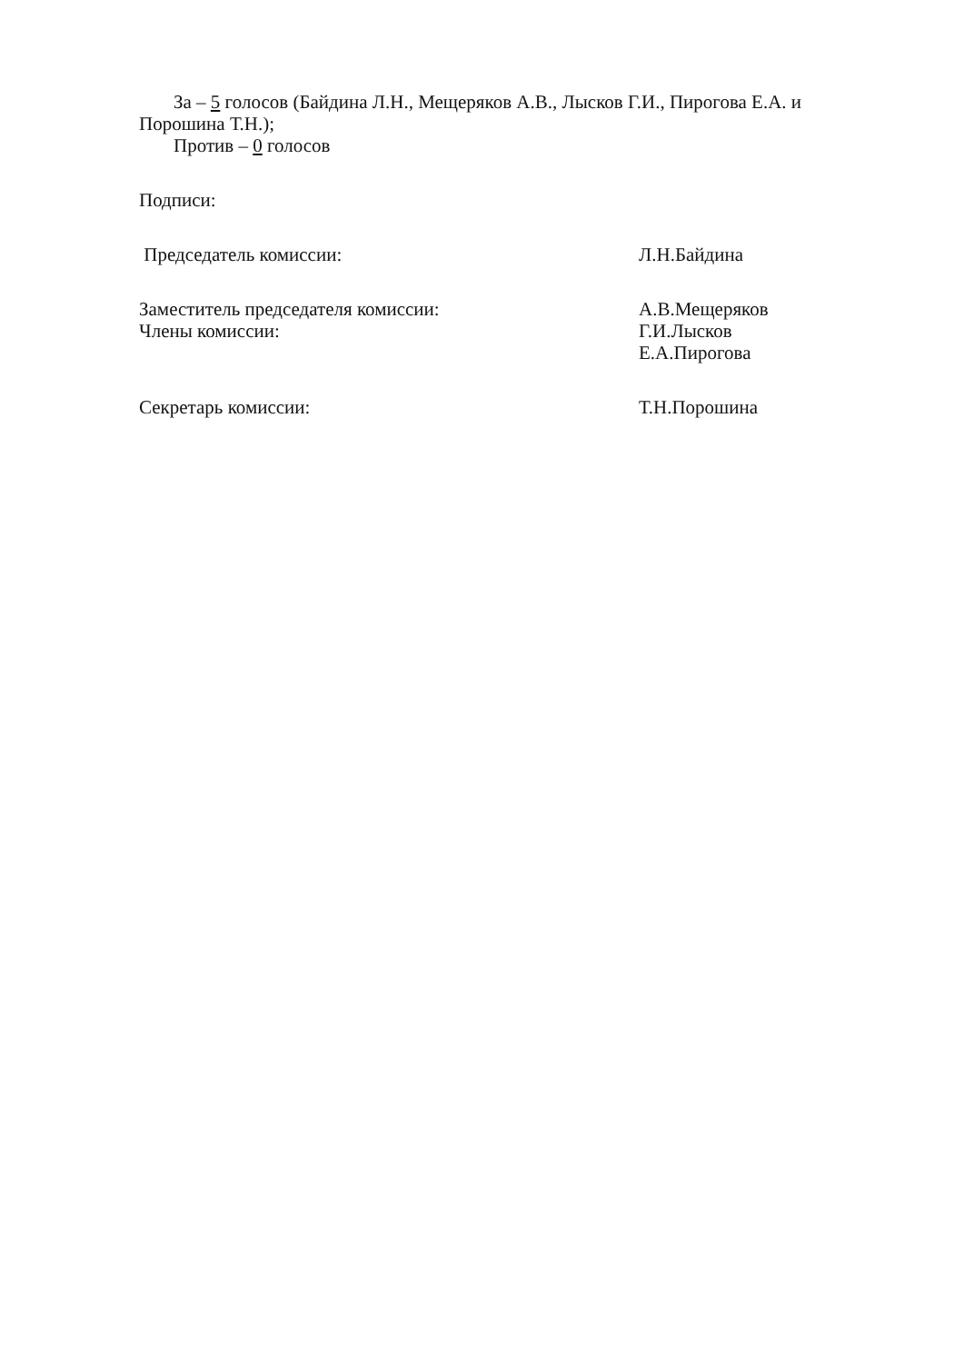За – 5 голосов (Байдина Л.Н., Мещеряков А.В., Лысков Г.И., Пирогова Е.А. и Порошина Т.Н.);
Против – 0 голосов
Подписи:
Председатель комиссии: Л.Н.Байдина
Заместитель председателя комиссии:
А.В.Мещеряков
Члены комиссии: Г.И.Лысков
Е.А.Пирогова
Секретарь комиссии: Т.Н.Порошина